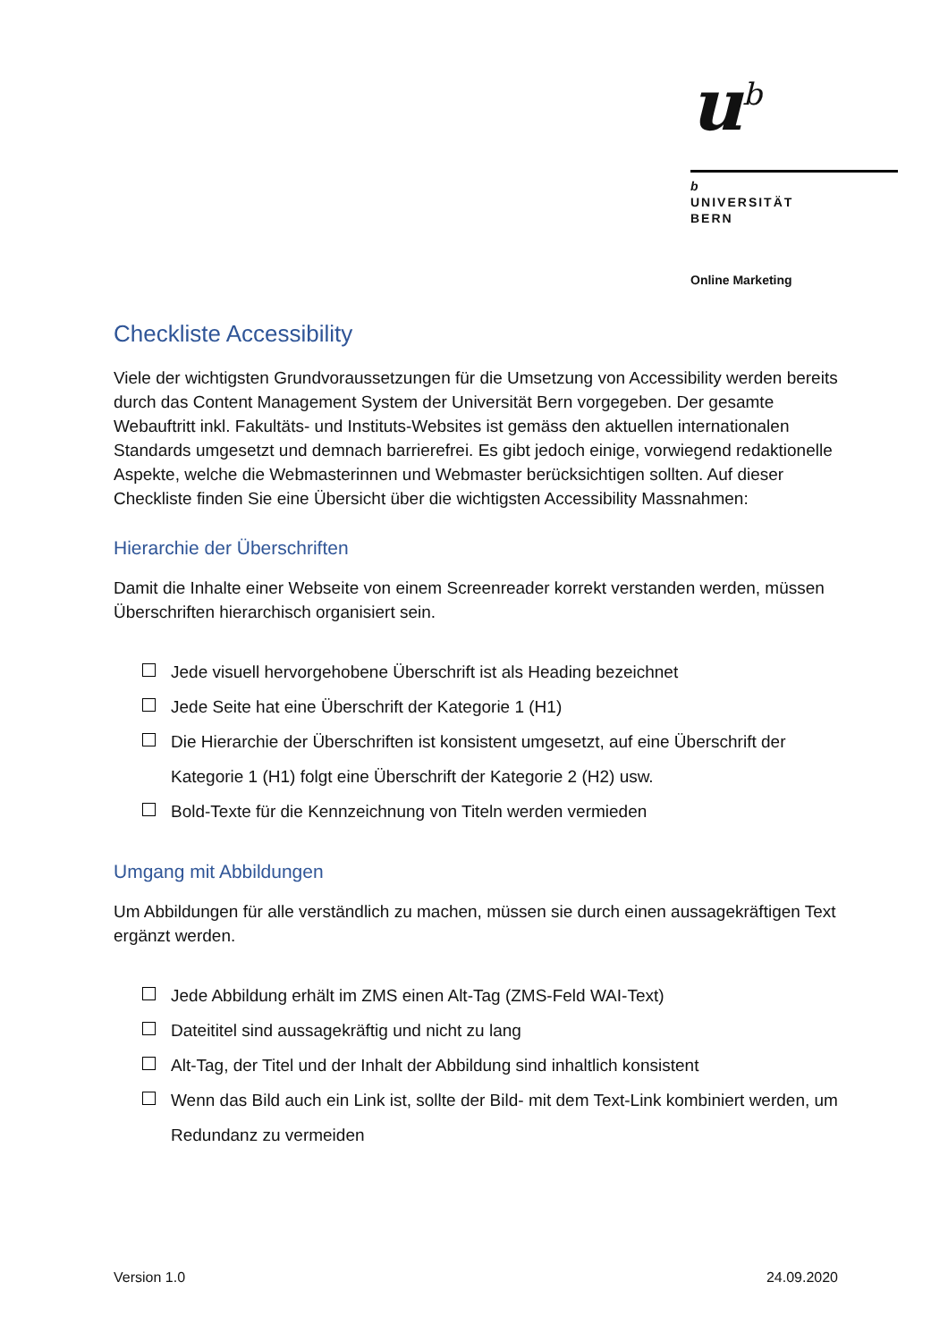u<sup>b</sup>
b
UNIVERSITÄT
BERN
Online Marketing
Checkliste Accessibility
Viele der wichtigsten Grundvoraussetzungen für die Umsetzung von Accessibility werden bereits durch das Content Management System der Universität Bern vorgegeben. Der gesamte Webauftritt inkl. Fakultäts- und Instituts-Websites ist gemäss den aktuellen internationalen Standards umgesetzt und demnach barrierefrei. Es gibt jedoch einige, vorwiegend redaktionelle Aspekte, welche die Webmasterinnen und Webmaster berücksichtigen sollten. Auf dieser Checkliste finden Sie eine Übersicht über die wichtigsten Accessibility Massnahmen:
Hierarchie der Überschriften
Damit die Inhalte einer Webseite von einem Screenreader korrekt verstanden werden, müssen Überschriften hierarchisch organisiert sein.
Jede visuell hervorgehobene Überschrift ist als Heading bezeichnet
Jede Seite hat eine Überschrift der Kategorie 1 (H1)
Die Hierarchie der Überschriften ist konsistent umgesetzt, auf eine Überschrift der Kategorie 1 (H1) folgt eine Überschrift der Kategorie 2 (H2) usw.
Bold-Texte für die Kennzeichnung von Titeln werden vermieden
Umgang mit Abbildungen
Um Abbildungen für alle verständlich zu machen, müssen sie durch einen aussagekräftigen Text ergänzt werden.
Jede Abbildung erhält im ZMS einen Alt-Tag (ZMS-Feld WAI-Text)
Dateititel sind aussagekräftig und nicht zu lang
Alt-Tag, der Titel und der Inhalt der Abbildung sind inhaltlich konsistent
Wenn das Bild auch ein Link ist, sollte der Bild- mit dem Text-Link kombiniert werden, um Redundanz zu vermeiden
Version 1.0 24.09.2020